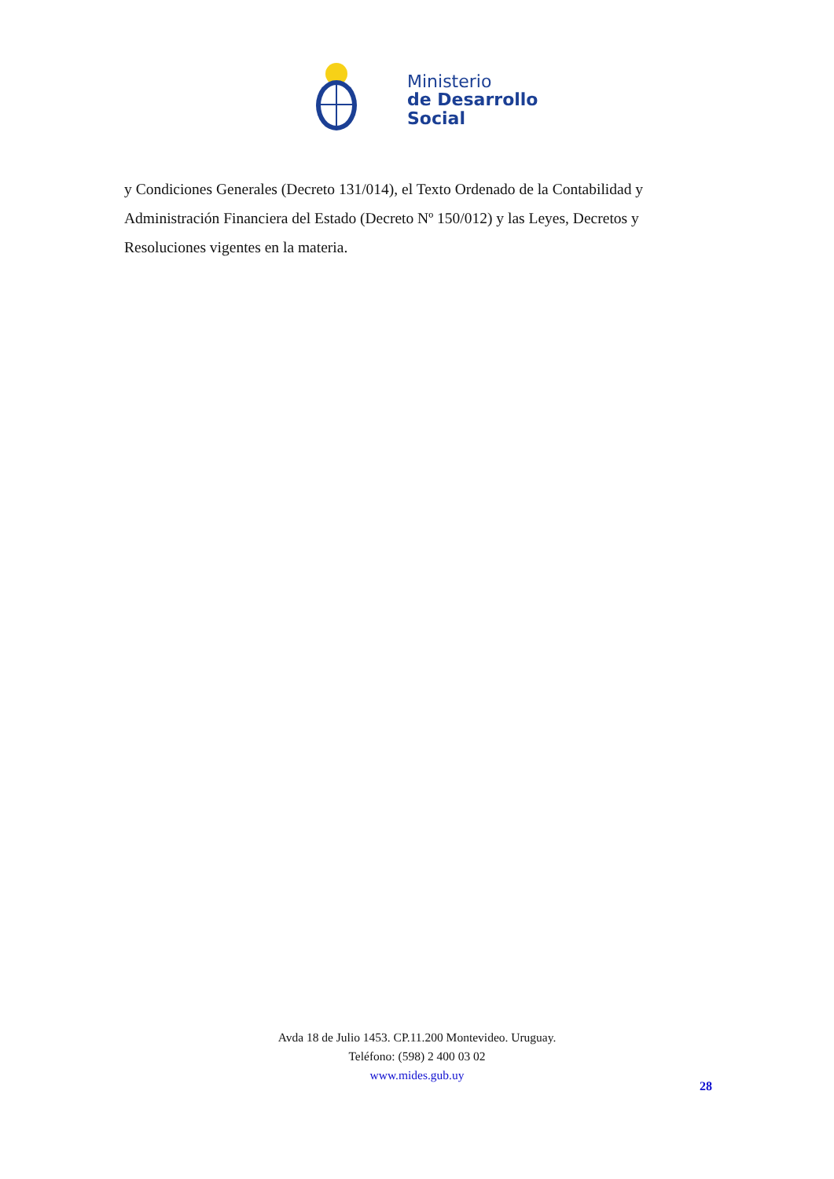Ministerio
de Desarrollo
Social
y Condiciones Generales (Decreto 131/014), el Texto Ordenado de la Contabilidad y Administración Financiera del Estado (Decreto Nº 150/012) y las Leyes, Decretos y Resoluciones vigentes en la materia.
Avda 18 de Julio 1453. CP.11.200 Montevideo. Uruguay.
Teléfono: (598) 2 400 03 02
www.mides.gub.uy
28